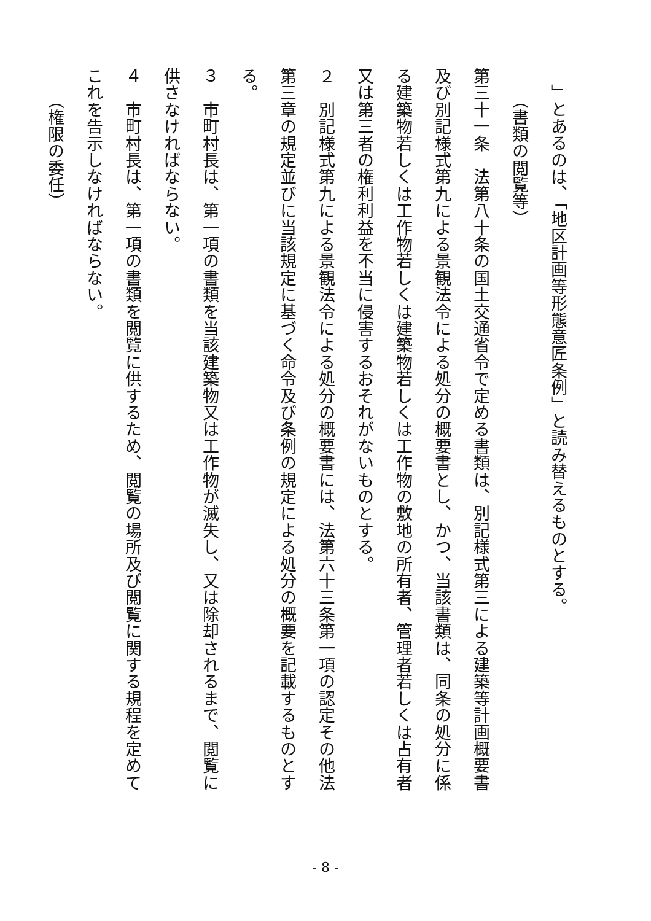」とあるのは、「地区計画等形態意匠条例」と読み替えるものとする。
（書類の閲覧等）
第三十一条　法第八十条の国土交通省令で定める書類は、別記様式第三による建築等計画概要書及び別記様式第九による景観法令による処分の概要書とし、かつ、当該書類は、同条の処分に係る建築物若しくは工作物若しくは建築物若しくは工作物の敷地の所有者、管理者若しくは占有者又は第三者の権利利益を不当に侵害するおそれがないものとする。
２　別記様式第九による景観法令による処分の概要書には、法第六十三条第一項の認定その他法第三章の規定並びに当該規定に基づく命令及び条例の規定による処分の概要を記載するものとする。
３　市町村長は、第一項の書類を当該建築物又は工作物が滅失し、又は除却されるまで、閲覧に供さなければならない。
４　市町村長は、第一項の書類を閲覧に供するため、閲覧の場所及び閲覧に関する規程を定めてこれを告示しなければならない。
（権限の委任）
- 8 -